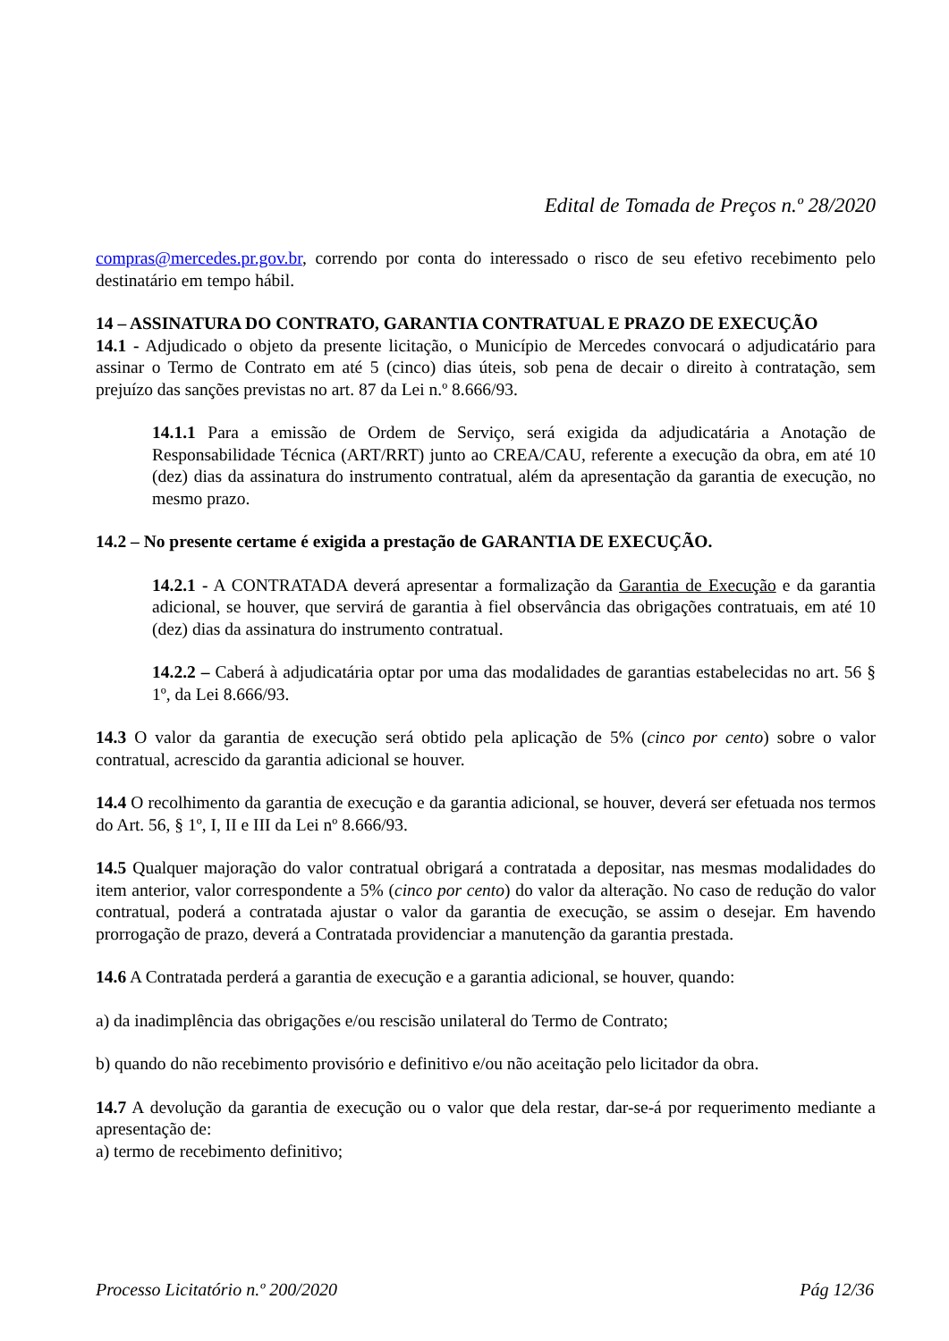Edital de Tomada de Preços n.º 28/2020
compras@mercedes.pr.gov.br, correndo por conta do interessado o risco de seu efetivo recebimento pelo destinatário em tempo hábil.
14 – ASSINATURA DO CONTRATO, GARANTIA CONTRATUAL E PRAZO DE EXECUÇÃO
14.1 - Adjudicado o objeto da presente licitação, o Município de Mercedes convocará o adjudicatário para assinar o Termo de Contrato em até 5 (cinco) dias úteis, sob pena de decair o direito à contratação, sem prejuízo das sanções previstas no art. 87 da Lei n.º 8.666/93.
14.1.1 Para a emissão de Ordem de Serviço, será exigida da adjudicatária a Anotação de Responsabilidade Técnica (ART/RRT) junto ao CREA/CAU, referente a execução da obra, em até 10 (dez) dias da assinatura do instrumento contratual, além da apresentação da garantia de execução, no mesmo prazo.
14.2 – No presente certame é exigida a prestação de GARANTIA DE EXECUÇÃO.
14.2.1 - A CONTRATADA deverá apresentar a formalização da Garantia de Execução e da garantia adicional, se houver, que servirá de garantia à fiel observância das obrigações contratuais, em até 10 (dez) dias da assinatura do instrumento contratual.
14.2.2 – Caberá à adjudicatária optar por uma das modalidades de garantias estabelecidas no art. 56 § 1º, da Lei 8.666/93.
14.3 O valor da garantia de execução será obtido pela aplicação de 5% (cinco por cento) sobre o valor contratual, acrescido da garantia adicional se houver.
14.4 O recolhimento da garantia de execução e da garantia adicional, se houver, deverá ser efetuada nos termos do Art. 56, § 1º, I, II e III da Lei nº 8.666/93.
14.5 Qualquer majoração do valor contratual obrigará a contratada a depositar, nas mesmas modalidades do item anterior, valor correspondente a 5% (cinco por cento) do valor da alteração. No caso de redução do valor contratual, poderá a contratada ajustar o valor da garantia de execução, se assim o desejar. Em havendo prorrogação de prazo, deverá a Contratada providenciar a manutenção da garantia prestada.
14.6 A Contratada perderá a garantia de execução e a garantia adicional, se houver, quando:
a) da inadimplência das obrigações e/ou rescisão unilateral do Termo de Contrato;
b) quando do não recebimento provisório e definitivo e/ou não aceitação pelo licitador da obra.
14.7 A devolução da garantia de execução ou o valor que dela restar, dar-se-á por requerimento mediante a apresentação de:
a) termo de recebimento definitivo;
Processo Licitatório n.º 200/2020 Pág 12/36